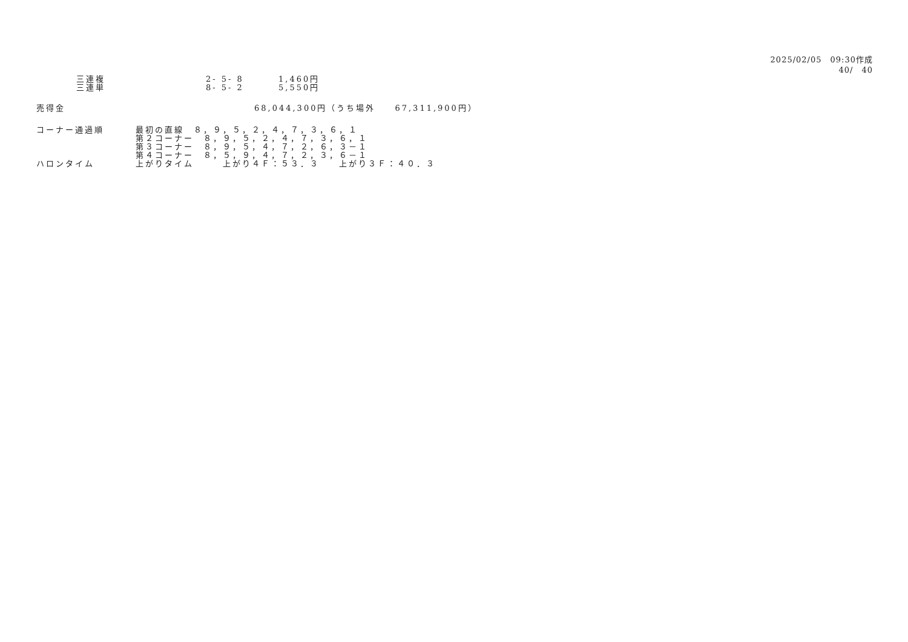2025/02/05　09:30作成
40/　40
三連複 2- 5- 8 1,460円
三連単 8- 5- 2 5,550円
売得金 68,044,300円（うち場外　　67,311,900円）
コーナー通過順 最初の直線　８，９，５，２，４，７，３，６，１
第２コーナー　８，９，５，２，４，７，３，６，１
第３コーナー　８，９，５，４，７，２，６，３－１
第４コーナー　８，５，９，４，７，２，３，６－１
ハロンタイム 上がりタイム　　　上がり４Ｆ：５３．３　　上がり３Ｆ：４０．３